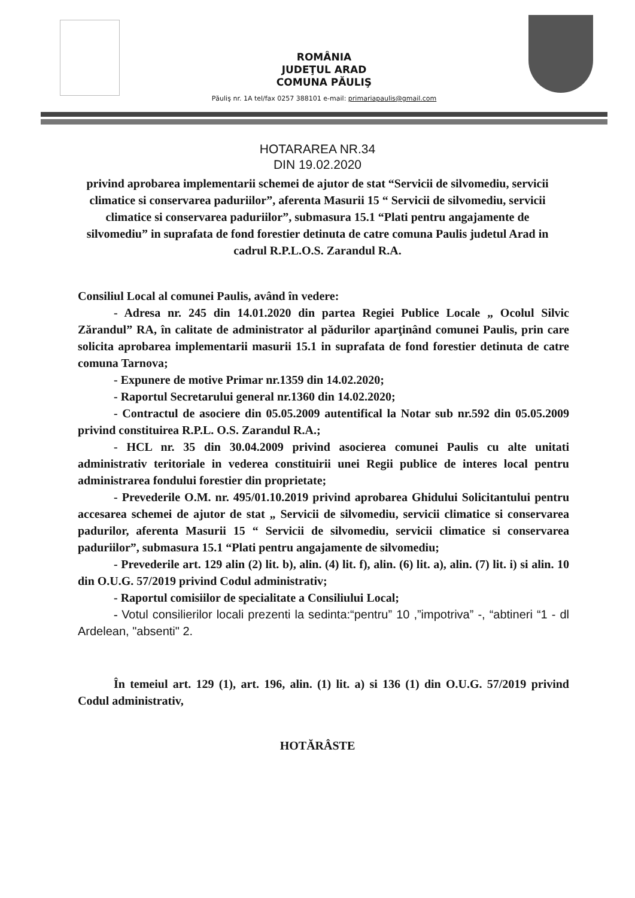ROMÂNIA
JUDEŢUL ARAD
COMUNA PĂULIŞ
Păuliş nr. 1A tel/fax 0257 388101 e-mail: primariapaulis@gmail.com
HOTARAREA NR.34
DIN 19.02.2020
privind aprobarea implementarii schemei de ajutor de stat “Servicii de silvomediu, servicii climatice si conservarea paduriilor”, aferenta Masurii 15 “ Servicii de silvomediu, servicii climatice si conservarea paduriilor”, submasura 15.1 “Plati pentru angajamente de silvomediu” in suprafata de fond forestier detinuta de catre comuna Paulis judetul Arad in cadrul R.P.L.O.S. Zarandul R.A.
Consiliul Local al comunei Paulis, având în vedere:
- Adresa nr. 245 din 14.01.2020 din partea Regiei Publice Locale „ Ocolul Silvic Zărandul” RA, în calitate de administrator al pădurilor aparţinând comunei Paulis, prin care solicita aprobarea implementarii masurii 15.1 in suprafata de fond forestier detinuta de catre comuna Tarnova;
- Expunere de motive Primar nr.1359 din 14.02.2020;
- Raportul Secretarului general nr.1360 din 14.02.2020;
- Contractul de asociere din 05.05.2009 autentifical la Notar sub nr.592 din 05.05.2009 privind constituirea R.P.L. O.S. Zarandul R.A.;
- HCL nr. 35 din 30.04.2009 privind asocierea comunei Paulis cu alte unitati administrativ teritoriale in vederea constituirii unei Regii publice de interes local pentru administrarea fondului forestier din proprietate;
- Prevederile O.M. nr. 495/01.10.2019 privind aprobarea Ghidului Solicitantului pentru accesarea schemei de ajutor de stat „ Servicii de silvomediu, servicii climatice si conservarea padurilor, aferenta Masurii 15 “ Servicii de silvomediu, servicii climatice si conservarea paduriilor”, submasura 15.1 “Plati pentru angajamente de silvomediu;
- Prevederile art. 129 alin (2) lit. b), alin. (4) lit. f), alin. (6) lit. a), alin. (7) lit. i) si alin. 10 din O.U.G. 57/2019 privind Codul administrativ;
- Raportul comisiilor de specialitate a Consiliului Local;
- Votul consilierilor locali prezenti la sedinta:“pentru” 10 ,”impotriva” -, “abtineri “1 - dl Ardelean, "absenti" 2.
În temeiul art. 129 (1), art. 196, alin. (1) lit. a) si 136 (1) din O.U.G. 57/2019 privind Codul administrativ,
HOTĂRÂSTE